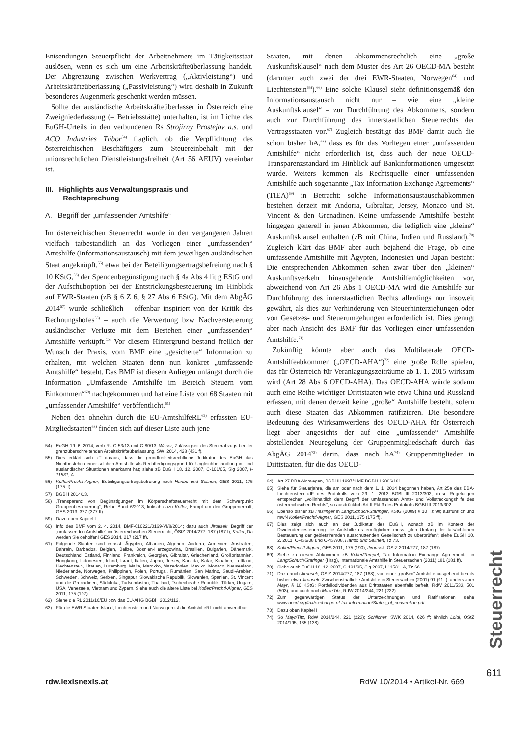Entsendungen Steuerpflicht der Arbeitnehmers im Tätigkeitsstaat auslösen, wenn es sich um eine Arbeitskräfteüberlassung handelt. Der Abgrenzung zwischen Werkvertrag („Aktivleistung“) und Arbeitskräfteüberlassung („Passivleistung“) wird deshalb in Zukunft besonderes Augenmerk geschenkt werden müssen.
Sollte der ausländische Arbeitskräfteüberlasser in Österreich eine Zweigniederlassung (= Betriebsstätte) unterhalten, ist im Lichte des EuGH-Urteils in den verbundenen Rs Strojírny Prostejov a.s. und ACO Industries Tábor<sup>54)</sup> fraglich, ob die Verpflichtung des österreichischen Beschäftigers zum Steuereinbehalt mit der unionsrechtlichen Dienstleistungsfreiheit (Art 56 AEUV) vereinbar ist.
III. Highlights aus Verwaltungspraxis und
Rechtsprechung
A. Begriff der „umfassenden Amtshilfe“
Im österreichischen Steuerrecht wurde in den vergangenen Jahren vielfach tatbestandlich an das Vorliegen einer „umfassenden“ Amtshilfe (Informationsaustausch) mit dem jeweiligen ausländischen Staat angeknüpft,<sup>55)</sup> etwa bei der Beteiligungsertragsbefreiung nach § 10 KStG,<sup>56)</sup> der Spendenbegünstigung nach § 4a Abs 4 lit g EStG und der Aufschuboption bei der Entstrickungsbesteuerung im Hinblick auf EWR-Staaten (zB § 6 Z 6, § 27 Abs 6 EStG). Mit dem AbgÄG 2014<sup>57)</sup> wurde schließlich – offenbar inspiriert von der Kritik des Rechnungshofes<sup>58)</sup> – auch die Verwertung bzw Nachversteuerung ausländischer Verluste mit dem Bestehen einer „umfassenden“ Amtshilfe verküpft.<sup>59)</sup> Vor diesem Hintergrund bestand freilich der Wunsch der Praxis, vom BMF eine „gesicherte“ Information zu erhalten, mit welchen Staaten denn nun konkret „umfassende Amtshilfe“ besteht. Das BMF ist diesem Anliegen unlängst durch die Information „Umfassende Amtshilfe im Bereich Steuern vom Einkommen“<sup>60)</sup> nachgekommen und hat eine Liste von 68 Staaten mit „umfassender Amtshilfe“ veröffentlicht.<sup>61)</sup>
Neben den ohnehin durch die EU-AmtshilfeRL<sup>62)</sup> erfassten EU-Mitgliedstaaten<sup>63)</sup> finden sich auf dieser Liste auch jene
54) EuGH 19. 6. 2014, verb Rs C-53/13 und C-80/13; Waser, Zulässigkeit des Steuerabzugs bei der grenzüberschreitenden Arbeitskräfteüberlassung, SWI 2014, 428 (431 f).
55) Dies erklärt sich zT daraus, dass die grundfreiheitsrechtliche Judikatur des EuGH das Nichtbestehen einer solchen Amtshilfe als Rechtfertigungsgrund für Ungleichbehandlung in- und ausländischer Situationen anerkannt hat; siehe zB EuGH 18. 12. 2007, C-101/05, Slg 2007, I-11531, A.
56) Kofler/Prechtl-Aigner, Beteiligungsertragsbefreiung nach Haribo und Salinen, GES 2011, 175 (175 ff).
57) BGBl I 2014/13.
58) „Transparenz von Begünstigungen im Körperschaftsteuerrecht mit dem Schwerpunkt Gruppenbesteuerung“, Reihe Bund 6/2013; kritisch dazu Kofler, Kampf um den Gruppenerhalt, GES 2013, 377 (377 ff).
59) Dazu oben Kapitel I.
60) Info des BMF vom 2. 4. 2014, BMF-010221/0169-VI/8/2014; dazu auch Jirousek, Begriff der „umfassenden Amtshilfe“ im österreichischen Steuerrecht, ÖStZ 2014/277, 187 (187 f); Kofler, Da werden Sie geholfen! GES 2014, 217 (217 ff).
61) Folgende Staaten sind erfasst: Ägypten, Albanien, Algerien, Andorra, Armenien, Australien, Bahrain, Barbados, Belgien, Belize, Bosnien-Herzegowina, Brasilien, Bulgarien, Dänemark, Deutschland, Estland, Finnland, Frankreich, Georgien, Gibraltar, Griechenland, Großbritannien, Hongkong, Indonesien, Irland, Israel, Italien, Japan, Jersey, Kanada, Katar, Kroatien, Lettland, Liechtenstein, Litauen, Luxemburg, Malta, Marokko, Mazedonien, Mexiko, Monaco, Neuseeland, Niederlande, Norwegen, Philippinen, Polen, Portugal, Rumänien, San Marino, Saudi-Arabien, Schweden, Schweiz, Serbien, Singapur, Slowakische Republik, Slowenien, Spanien, St. Vincent und die Grenadinen, Südafrika, Tadschikistan, Thailand, Tschechische Republik, Türkei, Ungarn, USA, Venezuela, Vietnam und Zypern. Siehe auch die ältere Liste bei Kofler/Prechtl-Aigner, GES 2011, 175 (197).
62) Siehe die RL 2011/16/EU bzw das EU-AHG BGBl I 2012/112.
63) Für die EWR-Staaten Island, Liechtenstein und Norwegen ist die AmtshilfeRL nicht anwendbar.
Staaten, mit denen abkommensrechtlich eine „große Auskunftsklausel“ nach dem Muster des Art 26 OECD-MA besteht (darunter auch zwei der drei EWR-Staaten, Norwegen<sup>64)</sup> und Liechtenstein<sup>65)</sup>).<sup>66)</sup> Eine solche Klausel sieht definitionsgemäß den Informationsaustausch nicht nur – wie eine „kleine Auskunftsklausel“ – zur Durchführung des Abkommens, sondern auch zur Durchführung des innerstaatlichen Steuerrechts der Vertragsstaaten vor.<sup>67)</sup> Zugleich bestätigt das BMF damit auch die schon bisher hA,<sup>68)</sup> dass es für das Vorliegen einer „umfassenden Amtshilfe“ nicht erforderlich ist, dass auch der neue OECD-Transparenzstandard im Hinblick auf Bankinformationen umgesetzt wurde. Weiters kommen als Rechtsquelle einer umfassenden Amtshilfe auch sogenannte „Tax Information Exchange Agreements“ (TIEA)<sup>69)</sup> in Betracht; solche Informationsaustauschabkommen bestehen derzeit mit Andorra, Gibraltar, Jersey, Monaco und St. Vincent & den Grenadinen. Keine umfassende Amtshilfe besteht hingegen generell in jenen Abkommen, die lediglich eine „kleine“ Auskunftsklausel enthalten (zB mit China, Indien und Russland).<sup>70)</sup> Zugleich klärt das BMF aber auch bejahend die Frage, ob eine umfassende Amtshilfe mit Ägypten, Indonesien und Japan besteht: Die entsprechenden Abkommen sehen zwar über den „kleinen“ Auskunftsverkehr hinausgehende Amtshilfemöglichkeiten vor, abweichend von Art 26 Abs 1 OECD-MA wird die Amtshilfe zur Durchführung des innerstaatlichen Rechts allerdings nur insoweit gewährt, als dies zur Verhinderung von Steuerhinterziehungen oder von Gesetzes- und Steuerumgehungen erforderlich ist. Dies genügt aber nach Ansicht des BMF für das Vorliegen einer umfassenden Amtshilfe.<sup>71)</sup>
Zukünftig könnte aber auch das Multilaterale OECD-Amtshilfeabkommen („OECD-AHA“)<sup>72)</sup> eine große Rolle spielen, das für Österreich für Veranlagungszeiträume ab 1. 1. 2015 wirksam wird (Art 28 Abs 6 OECD-AHA). Das OECD-AHA würde sodann auch eine Reihe wichtiger Drittstaaten wie etwa China und Russland erfassen, mit denen derzeit keine „große“ Amtshilfe besteht, sofern auch diese Staaten das Abkommen ratifizieren. Die besondere Bedeutung des Wirksamwerdens des OECD-AHA für Österreich liegt aber angesichts der auf eine „umfassende“ Amtshilfe abstellenden Neuregelung der Gruppenmitgliedschaft durch das AbgÄG 2014<sup>73)</sup> darin, dass nach hA<sup>74)</sup> Gruppenmitglieder in Drittstaaten, für die das OECD-
64) Art 27 DBA-Norwegen, BGBl III 1997/1 idF BGBl III 2006/181.
65) Siehe für Steuerjahre, die am oder nach dem 1. 1. 2014 begonnen haben, Art 25a des DBA-Liechtenstein idF des Protokolls vom 29. 1. 2013 BGBl III 2013/302; diese Regelungen entsprechen „vollinhaltlich dem Begriff der umfassenden Amts- und Vollstreckungshilfe des österreichischen Rechts“; so ausdrücklich Art II Pkt 3 des Protokolls BGBl III 2013/302.
66) Ebenso bisher zB Haslinger in Lang/Schuch/Staringer, KStG (2009) § 10 Tz 90; ausführlich und mwN Kofler/Prechtl-Aigner, GES 2011, 175 (175 ff).
67) Dies zeigt sich auch an der Judikatur des EuGH, wonach zB im Kontext der Dividendenbesteuerung die Amtshilfe es ermöglichen muss, „den Umfang der tatsächlichen Besteuerung der gebietsfremden ausschüttenden Gesellschaft zu überprüfen“; siehe EuGH 10. 2. 2011, C-436/08 und C-437/08, Haribo und Salinen, Tz 73.
68) Kofler/Prechtl-Aigner, GES 2011, 175 (190); Jirousek, ÖStZ 2014/277, 187 (187).
69) Siehe zu diesen Abkommen zB Kofler/Tumpel, Tax Information Exchange Agreements, in Lang/Schuch/Staringer (Hrsg), Internationale Amtshilfe in Steuersachen (2011) 181 (181 ff).
70) Siehe auch EuGH 18. 12. 2007, C-101/05, Slg 2007, I-11531, A, Tz 66.
71) Dazu auch Jirousek, ÖStZ 2014/277, 187 (188); von einer „großen“ Amtshilfe ausgehend bereits bisher etwa Jirousek, Zwischenstaatliche Amtshilfe in Steuersachen (2001) 91 (91 f); anders aber Mayr, § 10 KStG: Portfoliodividenden aus Drittstaaten ebenfalls befreit, RdW 2011/533, 501 (503), und auch noch Mayr/Titz, RdW 2014/244, 221 (222).
72) Zum gegenwärtigen Status der Unterzeichnungen und Ratifikationen siehe www.oecd.org/tax/exchange-of-tax-information/Status_of_convention.pdf.
73) Dazu oben Kapitel I.
74) So Mayr/Titz, RdW 2014/244, 221 (223); Schilcher, SWK 2014, 626 ff; ähnlich Loidl, ÖStZ 2014/195, 135 (138).
Steuerrecht
rdw.lexisnexis.at RdW 10/2014 • Artikel-Nr. 669 611